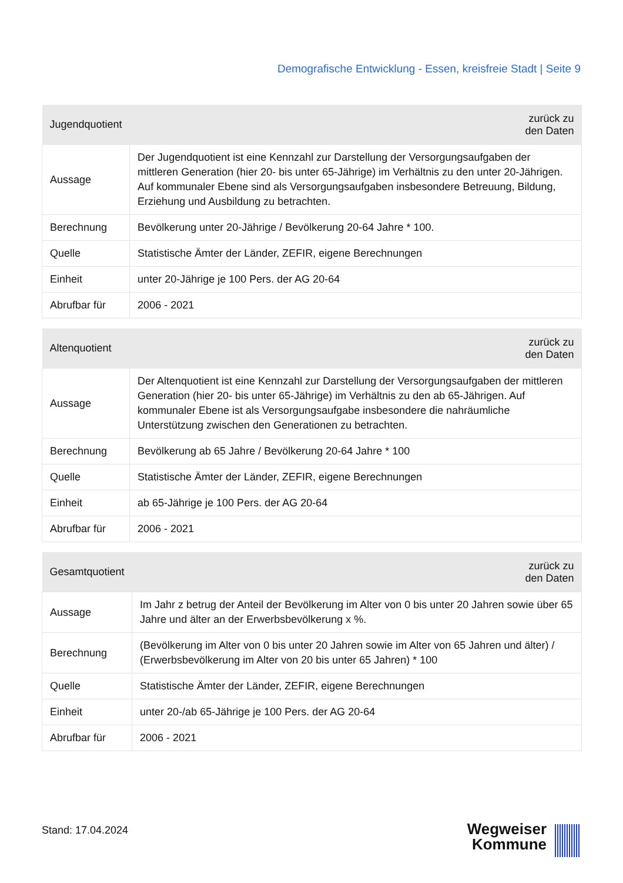Demografische Entwicklung - Essen, kreisfreie Stadt | Seite 9
| Jugendquotient | zurück zu den Daten |
| --- | --- |
| Aussage | Der Jugendquotient ist eine Kennzahl zur Darstellung der Versorgungsaufgaben der mittleren Generation (hier 20- bis unter 65-Jährige) im Verhältnis zu den unter 20-Jährigen. Auf kommunaler Ebene sind als Versorgungsaufgaben insbesondere Betreuung, Bildung, Erziehung und Ausbildung zu betrachten. |
| Berechnung | Bevölkerung unter 20-Jährige / Bevölkerung 20-64 Jahre * 100. |
| Quelle | Statistische Ämter der Länder, ZEFIR, eigene Berechnungen |
| Einheit | unter 20-Jährige je 100 Pers. der AG 20-64 |
| Abrufbar für | 2006 - 2021 |
| Altenquotient | zurück zu den Daten |
| --- | --- |
| Aussage | Der Altenquotient ist eine Kennzahl zur Darstellung der Versorgungsaufgaben der mittleren Generation (hier 20- bis unter 65-Jährige) im Verhältnis zu den ab 65-Jährigen. Auf kommunaler Ebene ist als Versorgungsaufgabe insbesondere die nahräumliche Unterstützung zwischen den Generationen zu betrachten. |
| Berechnung | Bevölkerung ab 65 Jahre / Bevölkerung 20-64 Jahre * 100 |
| Quelle | Statistische Ämter der Länder, ZEFIR, eigene Berechnungen |
| Einheit | ab 65-Jährige je 100 Pers. der AG 20-64 |
| Abrufbar für | 2006 - 2021 |
| Gesamtquotient | zurück zu den Daten |
| --- | --- |
| Aussage | Im Jahr z betrug der Anteil der Bevölkerung im Alter von 0 bis unter 20 Jahren sowie über 65 Jahre und älter an der Erwerbsbevölkerung x %. |
| Berechnung | (Bevölkerung im Alter von 0 bis unter 20 Jahren sowie im Alter von 65 Jahren und älter) / (Erwerbsbevölkerung im Alter von 20 bis unter 65 Jahren) * 100 |
| Quelle | Statistische Ämter der Länder, ZEFIR, eigene Berechnungen |
| Einheit | unter 20-/ab 65-Jährige je 100 Pers. der AG 20-64 |
| Abrufbar für | 2006 - 2021 |
Stand: 17.04.2024
Wegweiser
Kommune